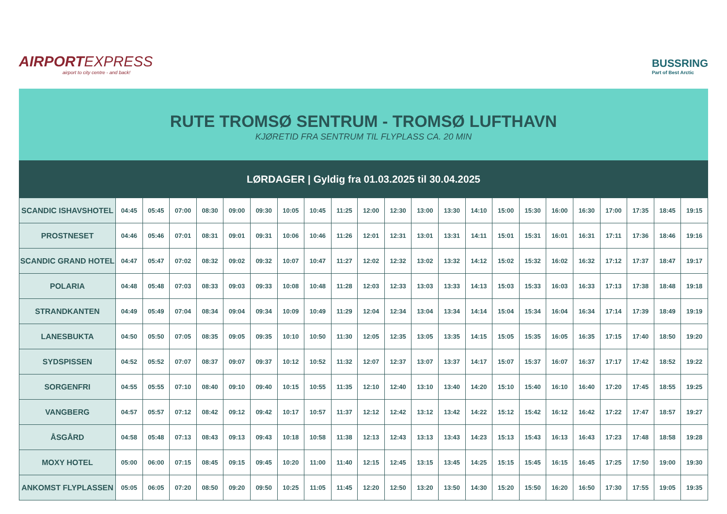AIRPORTEXPRESS
airport to city centre - and back!
BUSSRING
Part of Best Arctic
RUTE TROMSØ SENTRUM - TROMSØ LUFTHAVN
KJØRETID FRA SENTRUM TIL FLYPLASS CA. 20 MIN
LØRDAGER | Gyldig fra 01.03.2025 til 30.04.2025
| SCANDIC ISHAVSHOTEL | 04:45 | 05:45 | 07:00 | 08:30 | 09:00 | 09:30 | 10:05 | 10:45 | 11:25 | 12:00 | 12:30 | 13:00 | 13:30 | 14:10 | 15:00 | 15:30 | 16:00 | 16:30 | 17:00 | 17:35 | 18:45 | 19:15 |
| PROSTNESET | 04:46 | 05:46 | 07:01 | 08:31 | 09:01 | 09:31 | 10:06 | 10:46 | 11:26 | 12:01 | 12:31 | 13:01 | 13:31 | 14:11 | 15:01 | 15:31 | 16:01 | 16:31 | 17:11 | 17:36 | 18:46 | 19:16 |
| SCANDIC GRAND HOTEL | 04:47 | 05:47 | 07:02 | 08:32 | 09:02 | 09:32 | 10:07 | 10:47 | 11:27 | 12:02 | 12:32 | 13:02 | 13:32 | 14:12 | 15:02 | 15:32 | 16:02 | 16:32 | 17:12 | 17:37 | 18:47 | 19:17 |
| POLARIA | 04:48 | 05:48 | 07:03 | 08:33 | 09:03 | 09:33 | 10:08 | 10:48 | 11:28 | 12:03 | 12:33 | 13:03 | 13:33 | 14:13 | 15:03 | 15:33 | 16:03 | 16:33 | 17:13 | 17:38 | 18:48 | 19:18 |
| STRANDKANTEN | 04:49 | 05:49 | 07:04 | 08:34 | 09:04 | 09:34 | 10:09 | 10:49 | 11:29 | 12:04 | 12:34 | 13:04 | 13:34 | 14:14 | 15:04 | 15:34 | 16:04 | 16:34 | 17:14 | 17:39 | 18:49 | 19:19 |
| LANESBUKTA | 04:50 | 05:50 | 07:05 | 08:35 | 09:05 | 09:35 | 10:10 | 10:50 | 11:30 | 12:05 | 12:35 | 13:05 | 13:35 | 14:15 | 15:05 | 15:35 | 16:05 | 16:35 | 17:15 | 17:40 | 18:50 | 19:20 |
| SYDSPISSEN | 04:52 | 05:52 | 07:07 | 08:37 | 09:07 | 09:37 | 10:12 | 10:52 | 11:32 | 12:07 | 12:37 | 13:07 | 13:37 | 14:17 | 15:07 | 15:37 | 16:07 | 16:37 | 17:17 | 17:42 | 18:52 | 19:22 |
| SORGENFRI | 04:55 | 05:55 | 07:10 | 08:40 | 09:10 | 09:40 | 10:15 | 10:55 | 11:35 | 12:10 | 12:40 | 13:10 | 13:40 | 14:20 | 15:10 | 15:40 | 16:10 | 16:40 | 17:20 | 17:45 | 18:55 | 19:25 |
| VANGBERG | 04:57 | 05:57 | 07:12 | 08:42 | 09:12 | 09:42 | 10:17 | 10:57 | 11:37 | 12:12 | 12:42 | 13:12 | 13:42 | 14:22 | 15:12 | 15:42 | 16:12 | 16:42 | 17:22 | 17:47 | 18:57 | 19:27 |
| ÅSGÅRD | 04:58 | 05:48 | 07:13 | 08:43 | 09:13 | 09:43 | 10:18 | 10:58 | 11:38 | 12:13 | 12:43 | 13:13 | 13:43 | 14:23 | 15:13 | 15:43 | 16:13 | 16:43 | 17:23 | 17:48 | 18:58 | 19:28 |
| MOXY HOTEL | 05:00 | 06:00 | 07:15 | 08:45 | 09:15 | 09:45 | 10:20 | 11:00 | 11:40 | 12:15 | 12:45 | 13:15 | 13:45 | 14:25 | 15:15 | 15:45 | 16:15 | 16:45 | 17:25 | 17:50 | 19:00 | 19:30 |
| ANKOMST FLYPLASSEN | 05:05 | 06:05 | 07:20 | 08:50 | 09:20 | 09:50 | 10:25 | 11:05 | 11:45 | 12:20 | 12:50 | 13:20 | 13:50 | 14:30 | 15:20 | 15:50 | 16:20 | 16:50 | 17:30 | 17:55 | 19:05 | 19:35 |